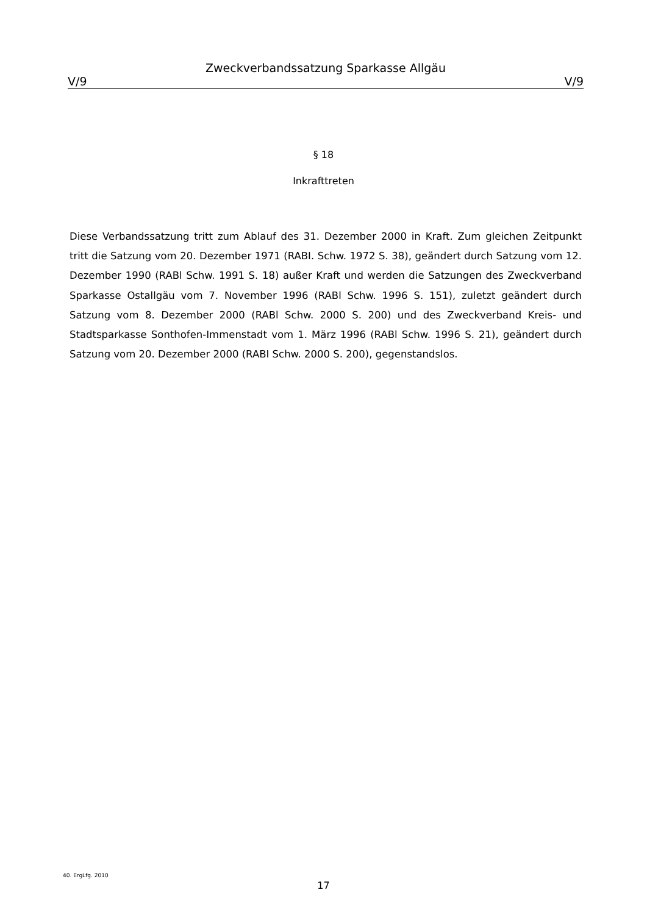Zweckverbandssatzung Sparkasse Allgäu
V/9 V/9
§ 18
Inkrafttreten
Diese Verbandssatzung tritt zum Ablauf des 31. Dezember 2000 in Kraft. Zum gleichen Zeitpunkt tritt die Satzung vom 20. Dezember 1971 (RABI. Schw. 1972 S. 38), geändert durch Satzung vom 12. Dezember 1990 (RABl Schw. 1991 S. 18) außer Kraft und werden die Satzungen des Zweckverband Sparkasse Ostallgäu vom 7. November 1996 (RABl Schw. 1996 S. 151), zuletzt geändert durch Satzung vom 8. Dezember 2000 (RABl Schw. 2000 S. 200) und des Zweckverband Kreis- und Stadtsparkasse Sonthofen-Immenstadt vom 1. März 1996 (RABl Schw. 1996 S. 21), geändert durch Satzung vom 20. Dezember 2000 (RABI Schw. 2000 S. 200), gegenstandslos.
40. ErgLfg. 2010
17